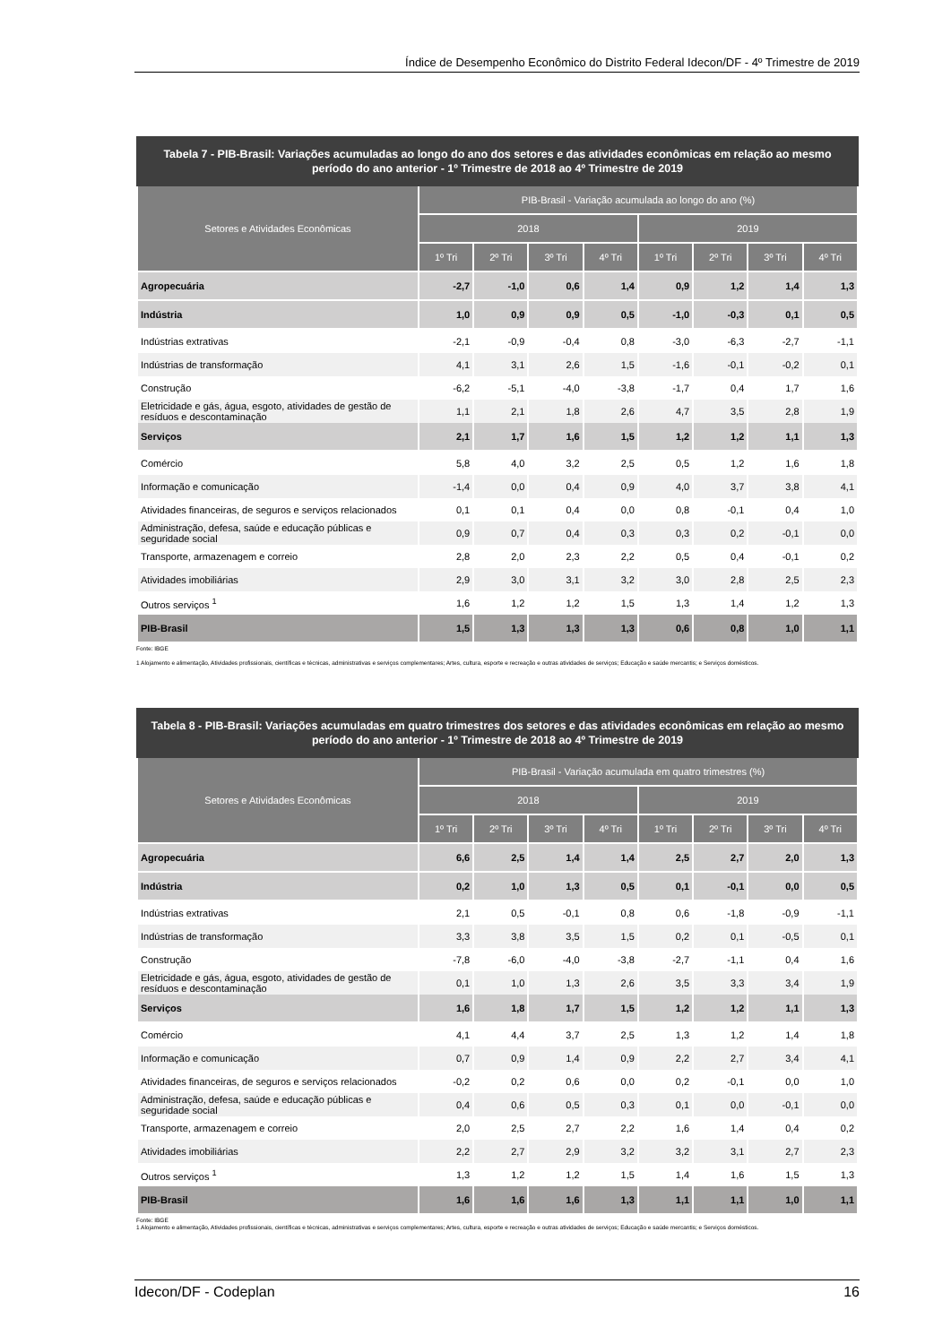Índice de Desempenho Econômico do Distrito Federal Idecon/DF - 4º Trimestre de 2019
Tabela 7 - PIB-Brasil: Variações acumuladas ao longo do ano dos setores e das atividades econômicas em relação ao mesmo período do ano anterior - 1º Trimestre de 2018 ao 4º Trimestre de 2019
| Setores e Atividades Econômicas | PIB-Brasil - Variação acumulada ao longo do ano (%) | | | | | | | |
| --- | --- | --- | --- | --- | --- | --- | --- | --- |
| | 2018 | | | | 2019 | | | |
| | 1º Tri | 2º Tri | 3º Tri | 4º Tri | 1º Tri | 2º Tri | 3º Tri | 4º Tri |
| Agropecuária | -2,7 | -1,0 | 0,6 | 1,4 | 0,9 | 1,2 | 1,4 | 1,3 |
| Indústria | 1,0 | 0,9 | 0,9 | 0,5 | -1,0 | -0,3 | 0,1 | 0,5 |
| Indústrias extrativas | -2,1 | -0,9 | -0,4 | 0,8 | -3,0 | -6,3 | -2,7 | -1,1 |
| Indústrias de transformação | 4,1 | 3,1 | 2,6 | 1,5 | -1,6 | -0,1 | -0,2 | 0,1 |
| Construção | -6,2 | -5,1 | -4,0 | -3,8 | -1,7 | 0,4 | 1,7 | 1,6 |
| Eletricidade e gás, água, esgoto, atividades de gestão de resíduos e descontaminação | 1,1 | 2,1 | 1,8 | 2,6 | 4,7 | 3,5 | 2,8 | 1,9 |
| Serviços | 2,1 | 1,7 | 1,6 | 1,5 | 1,2 | 1,2 | 1,1 | 1,3 |
| Comércio | 5,8 | 4,0 | 3,2 | 2,5 | 0,5 | 1,2 | 1,6 | 1,8 |
| Informação e comunicação | -1,4 | 0,0 | 0,4 | 0,9 | 4,0 | 3,7 | 3,8 | 4,1 |
| Atividades financeiras, de seguros e serviços relacionados | 0,1 | 0,1 | 0,4 | 0,0 | 0,8 | -0,1 | 0,4 | 1,0 |
| Administração, defesa, saúde e educação públicas e seguridade social | 0,9 | 0,7 | 0,4 | 0,3 | 0,3 | 0,2 | -0,1 | 0,0 |
| Transporte, armazenagem e correio | 2,8 | 2,0 | 2,3 | 2,2 | 0,5 | 0,4 | -0,1 | 0,2 |
| Atividades imobiliárias | 2,9 | 3,0 | 3,1 | 3,2 | 3,0 | 2,8 | 2,5 | 2,3 |
| Outros serviços <sup>1</sup> | 1,6 | 1,2 | 1,2 | 1,5 | 1,3 | 1,4 | 1,2 | 1,3 |
| PIB-Brasil | 1,5 | 1,3 | 1,3 | 1,3 | 0,6 | 0,8 | 1,0 | 1,1 |
Fonte: IBGE
1 Alojamento e alimentação, Atividades profissionais, científicas e técnicas, administrativas e serviços complementares; Artes, cultura, esporte e recreação e outras atividades de serviços; Educação e saúde mercantis; e Serviços domésticos.
Tabela 8 - PIB-Brasil: Variações acumuladas em quatro trimestres dos setores e das atividades econômicas em relação ao mesmo período do ano anterior - 1º Trimestre de 2018 ao 4º Trimestre de 2019
| Setores e Atividades Econômicas | PIB-Brasil - Variação acumulada em quatro trimestres (%) | | | | | | | |
| --- | --- | --- | --- | --- | --- | --- | --- | --- |
| | 2018 | | | | 2019 | | | |
| | 1º Tri | 2º Tri | 3º Tri | 4º Tri | 1º Tri | 2º Tri | 3º Tri | 4º Tri |
| Agropecuária | 6,6 | 2,5 | 1,4 | 1,4 | 2,5 | 2,7 | 2,0 | 1,3 |
| Indústria | 0,2 | 1,0 | 1,3 | 0,5 | 0,1 | -0,1 | 0,0 | 0,5 |
| Indústrias extrativas | 2,1 | 0,5 | -0,1 | 0,8 | 0,6 | -1,8 | -0,9 | -1,1 |
| Indústrias de transformação | 3,3 | 3,8 | 3,5 | 1,5 | 0,2 | 0,1 | -0,5 | 0,1 |
| Construção | -7,8 | -6,0 | -4,0 | -3,8 | -2,7 | -1,1 | 0,4 | 1,6 |
| Eletricidade e gás, água, esgoto, atividades de gestão de resíduos e descontaminação | 0,1 | 1,0 | 1,3 | 2,6 | 3,5 | 3,3 | 3,4 | 1,9 |
| Serviços | 1,6 | 1,8 | 1,7 | 1,5 | 1,2 | 1,2 | 1,1 | 1,3 |
| Comércio | 4,1 | 4,4 | 3,7 | 2,5 | 1,3 | 1,2 | 1,4 | 1,8 |
| Informação e comunicação | 0,7 | 0,9 | 1,4 | 0,9 | 2,2 | 2,7 | 3,4 | 4,1 |
| Atividades financeiras, de seguros e serviços relacionados | -0,2 | 0,2 | 0,6 | 0,0 | 0,2 | -0,1 | 0,0 | 1,0 |
| Administração, defesa, saúde e educação públicas e seguridade social | 0,4 | 0,6 | 0,5 | 0,3 | 0,1 | 0,0 | -0,1 | 0,0 |
| Transporte, armazenagem e correio | 2,0 | 2,5 | 2,7 | 2,2 | 1,6 | 1,4 | 0,4 | 0,2 |
| Atividades imobiliárias | 2,2 | 2,7 | 2,9 | 3,2 | 3,2 | 3,1 | 2,7 | 2,3 |
| Outros serviços <sup>1</sup> | 1,3 | 1,2 | 1,2 | 1,5 | 1,4 | 1,6 | 1,5 | 1,3 |
| PIB-Brasil | 1,6 | 1,6 | 1,6 | 1,3 | 1,1 | 1,1 | 1,0 | 1,1 |
Fonte: IBGE
1 Alojamento e alimentação, Atividades profissionais, científicas e técnicas, administrativas e serviços complementares; Artes, cultura, esporte e recreação e outras atividades de serviços; Educação e saúde mercantis; e Serviços domésticos.
Idecon/DF - Codeplan 16